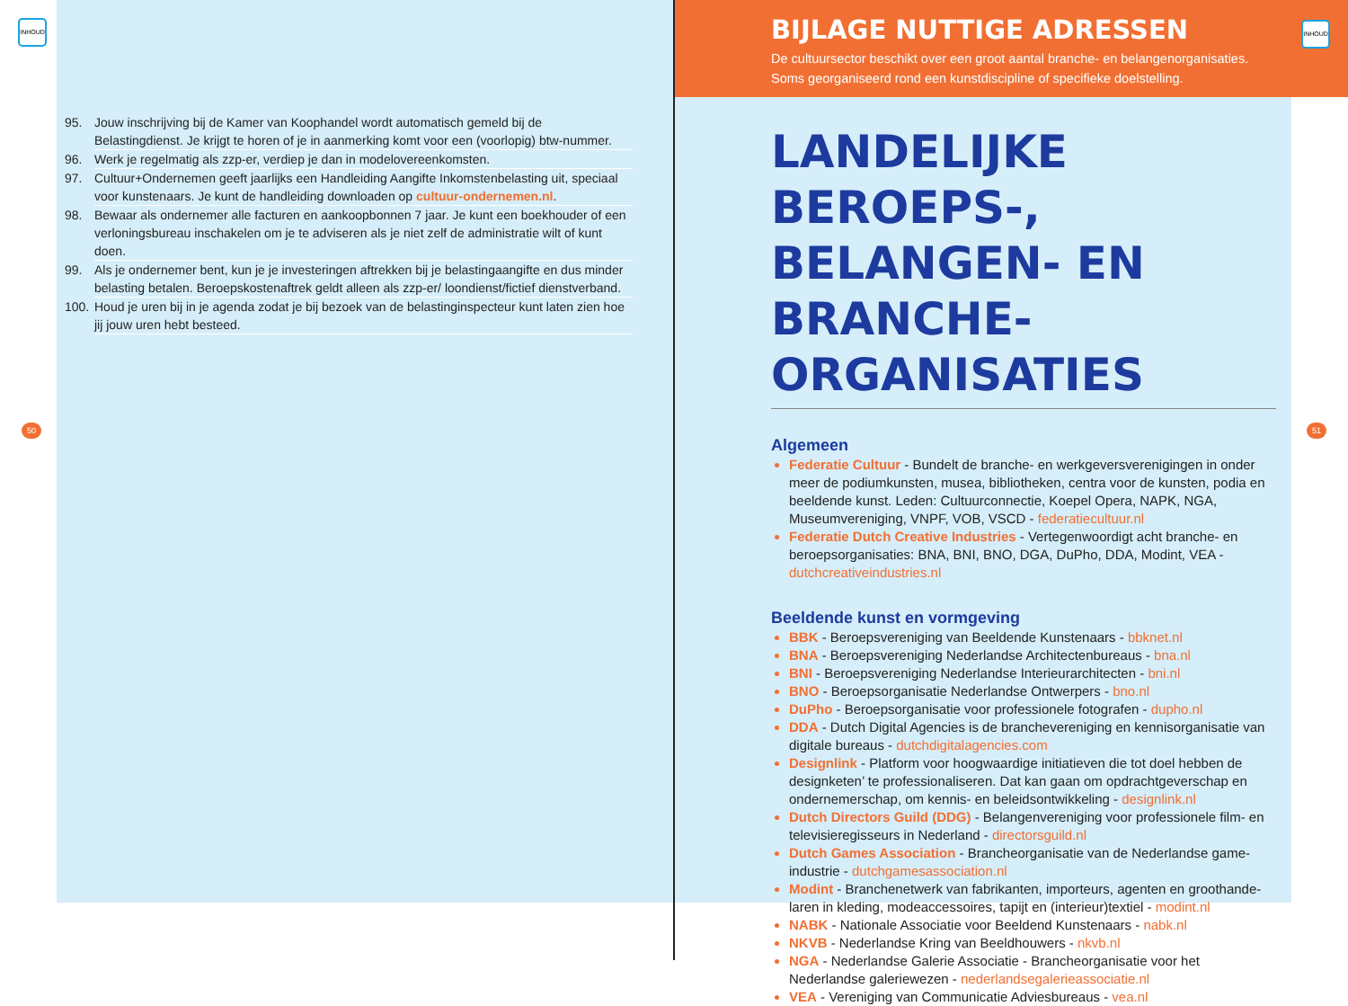INHOUD
95. Jouw inschrijving bij de Kamer van Koophandel wordt automatisch gemeld bij de Belastingdienst. Je krijgt te horen of je in aanmerking komt voor een (voorlopig) btw-nummer.
96. Werk je regelmatig als zzp-er, verdiep je dan in modelovereenkomsten.
97. Cultuur+Ondernemen geeft jaarlijks een Handleiding Aangifte Inkomstenbelasting uit, speciaal voor kunstenaars. Je kunt de handleiding downloaden op cultuur-ondernemen.nl.
98. Bewaar als ondernemer alle facturen en aankoopbonnen 7 jaar. Je kunt een boekhouder of een verloningsbureau inschakelen om je te adviseren als je niet zelf de administratie wilt of kunt doen.
99. Als je ondernemer bent, kun je je investeringen aftrekken bij je belastingaangifte en dus minder belasting betalen. Beroepskostenaftrek geldt alleen als zzp-er/ loondienst/fictief dienstverband.
100. Houd je uren bij in je agenda zodat je bij bezoek van de belastinginspecteur kunt laten zien hoe jij jouw uren hebt besteed.
50
BIJLAGE NUTTIGE ADRESSEN
De cultuursector beschikt over een groot aantal branche- en belangenorganisaties. Soms georganiseerd rond een kunstdiscipline of specifieke doelstelling.
INHOUD
LANDELIJKE BEROEPS-, BELANGEN- EN BRANCHE-ORGANISATIES
Algemeen
Federatie Cultuur - Bundelt de branche- en werkgeversverenigingen in onder meer de podiumkunsten, musea, bibliotheken, centra voor de kunsten, podia en beeldende kunst. Leden: Cultuurconnectie, Koepel Opera, NAPK, NGA, Museumvereniging, VNPF, VOB, VSCD - federatiecultuur.nl
Federatie Dutch Creative Industries - Vertegenwoordigt acht branche- en beroepsorganisaties: BNA, BNI, BNO, DGA, DuPho, DDA, Modint, VEA - dutchcreativeindustries.nl
Beeldende kunst en vormgeving
BBK - Beroepsvereniging van Beeldende Kunstenaars - bbknet.nl
BNA - Beroepsvereniging Nederlandse Architectenbureaus - bna.nl
BNI - Beroepsvereniging Nederlandse Interieurarchitecten - bni.nl
BNO - Beroepsorganisatie Nederlandse Ontwerpers - bno.nl
DuPho - Beroepsorganisatie voor professionele fotografen - dupho.nl
DDA - Dutch Digital Agencies is de branchevereniging en kennisorganisatie van digitale bureaus - dutchdigitalagencies.com
Designlink - Platform voor hoogwaardige initiatieven die tot doel hebben de designketen’ te professionaliseren. Dat kan gaan om opdrachtgeverschap en ondernemerschap, om kennis- en beleidsontwikkeling - designlink.nl
Dutch Directors Guild (DDG) - Belangenvereniging voor professionele film- en televisieregisseurs in Nederland - directorsguild.nl
Dutch Games Association - Brancheorganisatie van de Nederlandse game-industrie - dutchgamesassociation.nl
Modint - Branchenetwerk van fabrikanten, importeurs, agenten en groothande-laren in kleding, modeaccessoires, tapijt en (interieur)textiel - modint.nl
NABK - Nationale Associatie voor Beeldend Kunstenaars - nabk.nl
NKVB - Nederlandse Kring van Beeldhouwers - nkvb.nl
NGA - Nederlandse Galerie Associatie - Brancheorganisatie voor het Nederlandse galeriewezen - nederlandsegalerieassociatie.nl
VEA - Vereniging van Communicatie Adviesbureaus - vea.nl
51